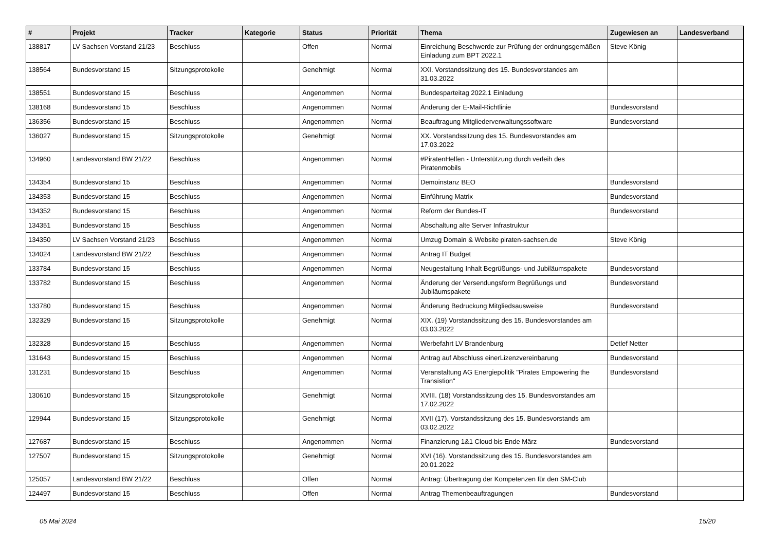| # | Projekt | Tracker | Kategorie | Status | Priorität | Thema | Zugewiesen an | Landesverband |
| --- | --- | --- | --- | --- | --- | --- | --- | --- |
| 138817 | LV Sachsen Vorstand 21/23 | Beschluss | | Offen | Normal | Einreichung Beschwerde zur Prüfung der ordnungsgemäßen Einladung zum BPT 2022.1 | Steve König | |
| 138564 | Bundesvorstand 15 | Sitzungsprotokolle | | Genehmigt | Normal | XXI. Vorstandssitzung des 15. Bundesvorstandes am 31.03.2022 | | |
| 138551 | Bundesvorstand 15 | Beschluss | | Angenommen | Normal | Bundesparteitag 2022.1 Einladung | | |
| 138168 | Bundesvorstand 15 | Beschluss | | Angenommen | Normal | Änderung der E-Mail-Richtlinie | Bundesvorstand | |
| 136356 | Bundesvorstand 15 | Beschluss | | Angenommen | Normal | Beauftragung Mitgliederverwaltungssoftware | Bundesvorstand | |
| 136027 | Bundesvorstand 15 | Sitzungsprotokolle | | Genehmigt | Normal | XX. Vorstandssitzung des 15. Bundesvorstandes am 17.03.2022 | | |
| 134960 | Landesvorstand BW 21/22 | Beschluss | | Angenommen | Normal | #PiratenHelfen - Unterstützung durch verleih des Piratenmobils | | |
| 134354 | Bundesvorstand 15 | Beschluss | | Angenommen | Normal | Demoinstanz BEO | Bundesvorstand | |
| 134353 | Bundesvorstand 15 | Beschluss | | Angenommen | Normal | Einführung Matrix | Bundesvorstand | |
| 134352 | Bundesvorstand 15 | Beschluss | | Angenommen | Normal | Reform der Bundes-IT | Bundesvorstand | |
| 134351 | Bundesvorstand 15 | Beschluss | | Angenommen | Normal | Abschaltung alte Server Infrastruktur | | |
| 134350 | LV Sachsen Vorstand 21/23 | Beschluss | | Angenommen | Normal | Umzug Domain & Website piraten-sachsen.de | Steve König | |
| 134024 | Landesvorstand BW 21/22 | Beschluss | | Angenommen | Normal | Antrag IT Budget | | |
| 133784 | Bundesvorstand 15 | Beschluss | | Angenommen | Normal | Neugestaltung Inhalt Begrüßungs- und Jubiläumspakete | Bundesvorstand | |
| 133782 | Bundesvorstand 15 | Beschluss | | Angenommen | Normal | Änderung der Versendungsform Begrüßungs und Jubiläumspakete | Bundesvorstand | |
| 133780 | Bundesvorstand 15 | Beschluss | | Angenommen | Normal | Änderung Bedruckung Mitgliedsausweise | Bundesvorstand | |
| 132329 | Bundesvorstand 15 | Sitzungsprotokolle | | Genehmigt | Normal | XIX. (19) Vorstandssitzung des 15. Bundesvorstandes am 03.03.2022 | | |
| 132328 | Bundesvorstand 15 | Beschluss | | Angenommen | Normal | Werbefahrt LV Brandenburg | Detlef Netter | |
| 131643 | Bundesvorstand 15 | Beschluss | | Angenommen | Normal | Antrag auf Abschluss einerLizenzvereinbarung | Bundesvorstand | |
| 131231 | Bundesvorstand 15 | Beschluss | | Angenommen | Normal | Veranstaltung AG Energiepolitik "Pirates Empowering the Transistion" | Bundesvorstand | |
| 130610 | Bundesvorstand 15 | Sitzungsprotokolle | | Genehmigt | Normal | XVIII. (18) Vorstandssitzung des 15. Bundesvorstandes am 17.02.2022 | | |
| 129944 | Bundesvorstand 15 | Sitzungsprotokolle | | Genehmigt | Normal | XVII (17). Vorstandssitzung des 15. Bundesvorstands am 03.02.2022 | | |
| 127687 | Bundesvorstand 15 | Beschluss | | Angenommen | Normal | Finanzierung 1&1 Cloud bis Ende März | Bundesvorstand | |
| 127507 | Bundesvorstand 15 | Sitzungsprotokolle | | Genehmigt | Normal | XVI (16). Vorstandssitzung des 15. Bundesvorstandes am 20.01.2022 | | |
| 125057 | Landesvorstand BW 21/22 | Beschluss | | Offen | Normal | Antrag: Übertragung der Kompetenzen für den SM-Club | | |
| 124497 | Bundesvorstand 15 | Beschluss | | Offen | Normal | Antrag Themenbeauftragungen | Bundesvorstand | |
05 Mai 2024 15/20